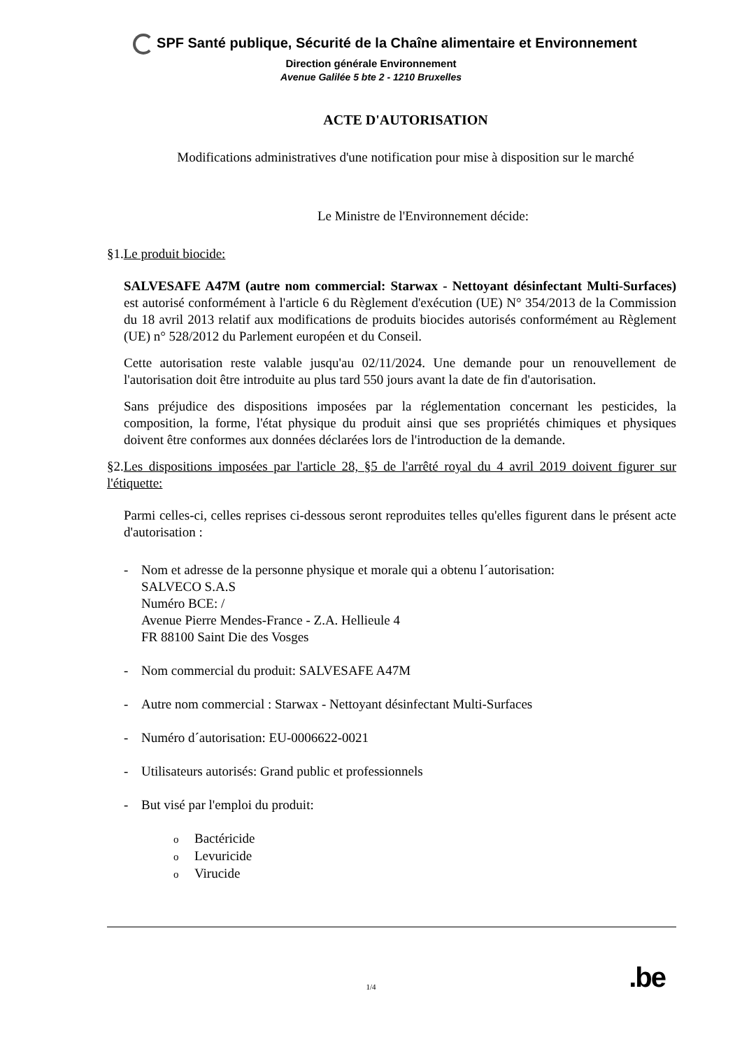SPF Santé publique, Sécurité de la Chaîne alimentaire et Environnement
Direction générale Environnement
Avenue Galilée 5 bte 2 - 1210 Bruxelles
ACTE D'AUTORISATION
Modifications administratives d'une notification pour mise à disposition sur le marché
Le Ministre de l'Environnement décide:
§1.Le produit biocide:
SALVESAFE A47M (autre nom commercial: Starwax - Nettoyant désinfectant Multi-Surfaces) est autorisé conformément à l'article 6 du Règlement d'exécution (UE) N° 354/2013 de la Commission du 18 avril 2013 relatif aux modifications de produits biocides autorisés conformément au Règlement (UE) n° 528/2012 du Parlement européen et du Conseil.
Cette autorisation reste valable jusqu'au 02/11/2024. Une demande pour un renouvellement de l'autorisation doit être introduite au plus tard 550 jours avant la date de fin d'autorisation.
Sans préjudice des dispositions imposées par la réglementation concernant les pesticides, la composition, la forme, l'état physique du produit ainsi que ses propriétés chimiques et physiques doivent être conformes aux données déclarées lors de l'introduction de la demande.
§2.Les dispositions imposées par l'article 28, §5 de l'arrêté royal du 4 avril 2019 doivent figurer sur l'étiquette:
Parmi celles-ci, celles reprises ci-dessous seront reproduites telles qu'elles figurent dans le présent acte d'autorisation :
- Nom et adresse de la personne physique et morale qui a obtenu l´autorisation:
SALVECO S.A.S
Numéro BCE: /
Avenue Pierre Mendes-France - Z.A. Hellieule 4
FR 88100 Saint Die des Vosges
- Nom commercial du produit: SALVESAFE A47M
- Autre nom commercial : Starwax - Nettoyant désinfectant Multi-Surfaces
- Numéro d´autorisation: EU-0006622-0021
- Utilisateurs autorisés: Grand public et professionnels
- But visé par l'emploi du produit:
o Bactéricide
o Levuricide
o Virucide
.be 1/4